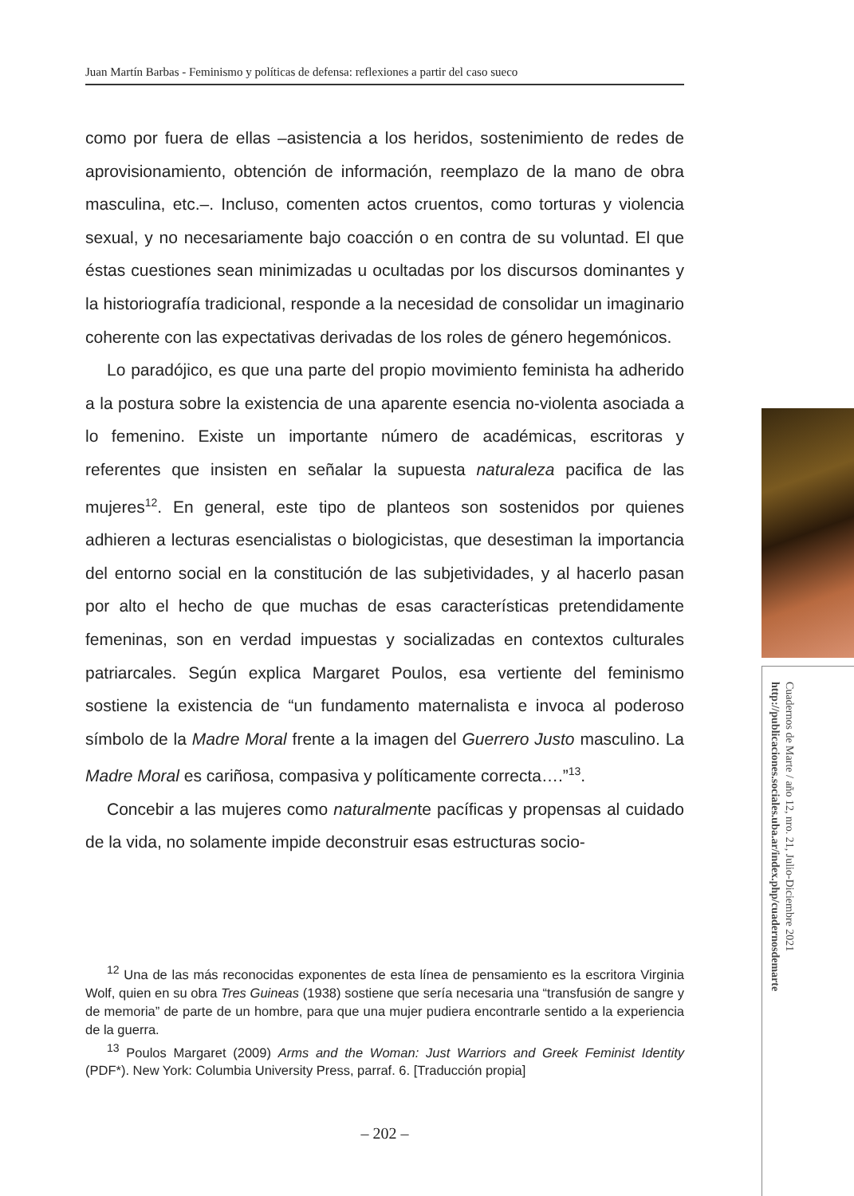Juan Martín Barbas - Feminismo y políticas de defensa: reflexiones a partir del caso sueco
como por fuera de ellas –asistencia a los heridos, sostenimiento de redes de aprovisionamiento, obtención de información, reemplazo de la mano de obra masculina, etc.–. Incluso, comenten actos cruentos, como torturas y violencia sexual, y no necesariamente bajo coacción o en contra de su voluntad. El que éstas cuestiones sean minimizadas u ocultadas por los discursos dominantes y la historiografía tradicional, responde a la necesidad de consolidar un imaginario coherente con las expectativas derivadas de los roles de género hegemónicos.
Lo paradójico, es que una parte del propio movimiento feminista ha adherido a la postura sobre la existencia de una aparente esencia no-violenta asociada a lo femenino. Existe un importante número de académicas, escritoras y referentes que insisten en señalar la supuesta naturaleza pacifica de las mujeres<sup>12</sup>. En general, este tipo de planteos son sostenidos por quienes adhieren a lecturas esencialistas o biologicistas, que desestiman la importancia del entorno social en la constitución de las subjetividades, y al hacerlo pasan por alto el hecho de que muchas de esas características pretendidamente femeninas, son en verdad impuestas y socializadas en contextos culturales patriarcales. Según explica Margaret Poulos, esa vertiente del feminismo sostiene la existencia de “un fundamento maternalista e invoca al poderoso símbolo de la Madre Moral frente a la imagen del Guerrero Justo masculino. La Madre Moral es cariñosa, compasiva y políticamente correcta….”<sup>13</sup>.
Concebir a las mujeres como naturalmente pacíficas y propensas al cuidado de la vida, no solamente impide deconstruir esas estructuras socio-
<sup>12</sup> Una de las más reconocidas exponentes de esta línea de pensamiento es la escritora Virginia Wolf, quien en su obra Tres Guineas (1938) sostiene que sería necesaria una “transfusión de sangre y de memoria” de parte de un hombre, para que una mujer pudiera encontrarle sentido a la experiencia de la guerra.
<sup>13</sup> Poulos Margaret (2009) Arms and the Woman: Just Warriors and Greek Feminist Identity (PDF*). New York: Columbia University Press, parraf. 6. [Traducción propia]
– 202 –
Cuadernos de Marte / año 12, nro. 21, Julio-Diciembre 2021
http://publicaciones.sociales.uba.ar/index.php/cuadernosdemarte